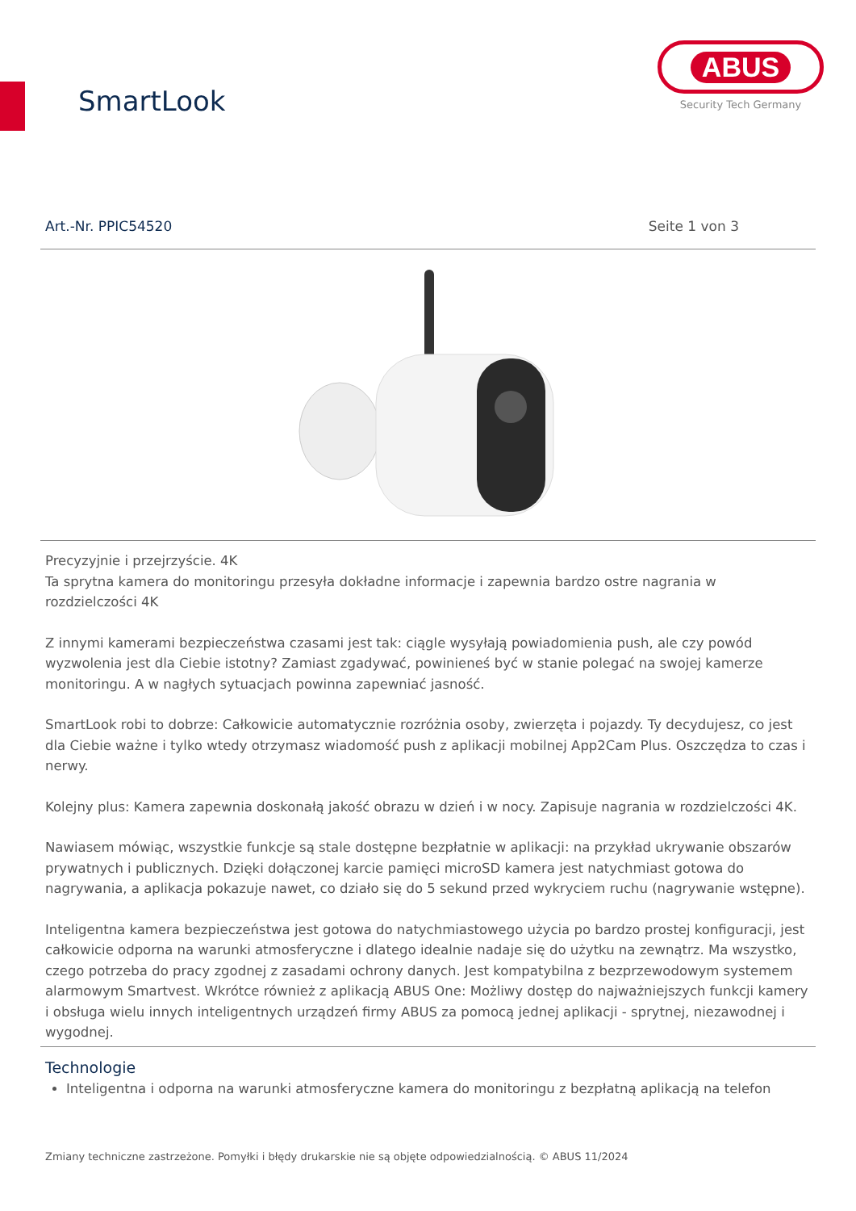SmartLook
ABUS
Security Tech Germany
Art.-Nr. PPIC54520 Seite 1 von 3
Precyzyjnie i przejrzyście. 4K
Ta sprytna kamera do monitoringu przesyła dokładne informacje i zapewnia bardzo ostre nagrania w rozdzielczości 4K
Z innymi kamerami bezpieczeństwa czasami jest tak: ciągle wysyłają powiadomienia push, ale czy powód wyzwolenia jest dla Ciebie istotny? Zamiast zgadywać, powinieneś być w stanie polegać na swojej kamerze monitoringu. A w nagłych sytuacjach powinna zapewniać jasność.
SmartLook robi to dobrze: Całkowicie automatycznie rozróżnia osoby, zwierzęta i pojazdy. Ty decydujesz, co jest dla Ciebie ważne i tylko wtedy otrzymasz wiadomość push z aplikacji mobilnej App2Cam Plus. Oszczędza to czas i nerwy.
Kolejny plus: Kamera zapewnia doskonałą jakość obrazu w dzień i w nocy. Zapisuje nagrania w rozdzielczości 4K.
Nawiasem mówiąc, wszystkie funkcje są stale dostępne bezpłatnie w aplikacji: na przykład ukrywanie obszarów prywatnych i publicznych. Dzięki dołączonej karcie pamięci microSD kamera jest natychmiast gotowa do nagrywania, a aplikacja pokazuje nawet, co działo się do 5 sekund przed wykryciem ruchu (nagrywanie wstępne).
Inteligentna kamera bezpieczeństwa jest gotowa do natychmiastowego użycia po bardzo prostej konfiguracji, jest całkowicie odporna na warunki atmosferyczne i dlatego idealnie nadaje się do użytku na zewnątrz. Ma wszystko, czego potrzeba do pracy zgodnej z zasadami ochrony danych. Jest kompatybilna z bezprzewodowym systemem alarmowym Smartvest. Wkrótce również z aplikacją ABUS One: Możliwy dostęp do najważniejszych funkcji kamery i obsługa wielu innych inteligentnych urządzeń firmy ABUS za pomocą jednej aplikacji - sprytnej, niezawodnej i wygodnej.
Technologie
Inteligentna i odporna na warunki atmosferyczne kamera do monitoringu z bezpłatną aplikacją na telefon
Zmiany techniczne zastrzeżone. Pomyłki i błędy drukarskie nie są objęte odpowiedzialnością. © ABUS 11/2024